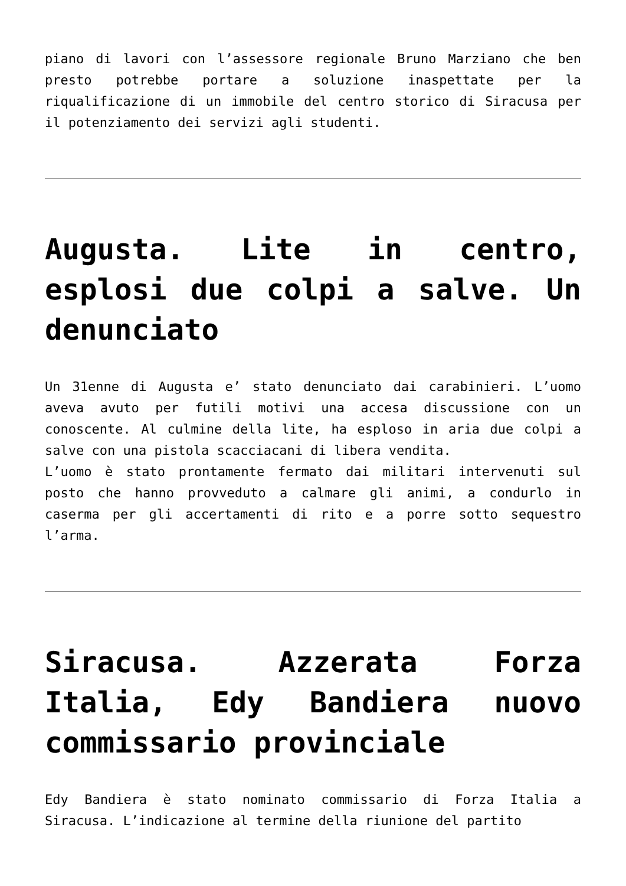piano di lavori con l’assessore regionale Bruno Marziano che ben presto potrebbe portare a soluzione inaspettate per la riqualificazione di un immobile del centro storico di Siracusa per il potenziamento dei servizi agli studenti.
Augusta. Lite in centro, esplosi due colpi a salve. Un denunciato
Un 31enne di Augusta e’ stato denunciato dai carabinieri. L’uomo aveva avuto per futili motivi una accesa discussione con un conoscente. Al culmine della lite, ha esploso in aria due colpi a salve con una pistola scacciacani di libera vendita.
L’uomo è stato prontamente fermato dai militari intervenuti sul posto che hanno provveduto a calmare gli animi, a condurlo in caserma per gli accertamenti di rito e a porre sotto sequestro l’arma.
Siracusa. Azzerata Forza Italia, Edy Bandiera nuovo commissario provinciale
Edy Bandiera è stato nominato commissario di Forza Italia a Siracusa. L’indicazione al termine della riunione del partito